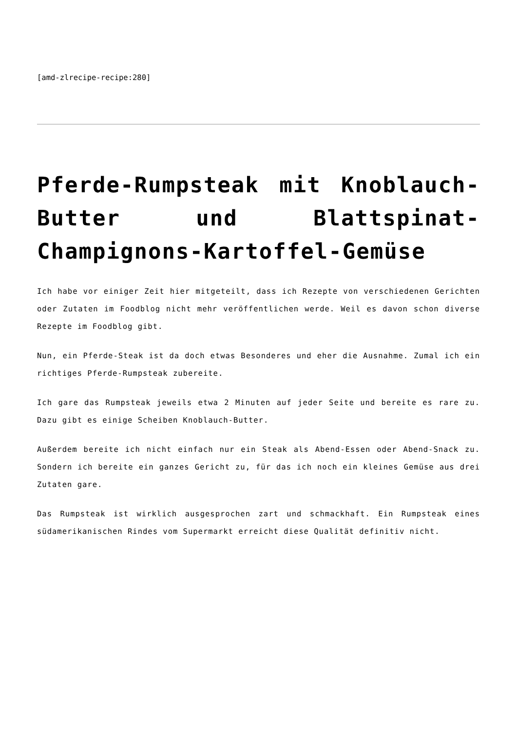[amd-zlrecipe-recipe:280]
Pferde-Rumpsteak mit Knoblauch-Butter und Blattspinat-Champignons-Kartoffel-Gemüse
Ich habe vor einiger Zeit hier mitgeteilt, dass ich Rezepte von verschiedenen Gerichten oder Zutaten im Foodblog nicht mehr veröffentlichen werde. Weil es davon schon diverse Rezepte im Foodblog gibt.
Nun, ein Pferde-Steak ist da doch etwas Besonderes und eher die Ausnahme. Zumal ich ein richtiges Pferde-Rumpsteak zubereite.
Ich gare das Rumpsteak jeweils etwa 2 Minuten auf jeder Seite und bereite es rare zu. Dazu gibt es einige Scheiben Knoblauch-Butter.
Außerdem bereite ich nicht einfach nur ein Steak als Abend-Essen oder Abend-Snack zu. Sondern ich bereite ein ganzes Gericht zu, für das ich noch ein kleines Gemüse aus drei Zutaten gare.
Das Rumpsteak ist wirklich ausgesprochen zart und schmackhaft. Ein Rumpsteak eines südamerikanischen Rindes vom Supermarkt erreicht diese Qualität definitiv nicht.